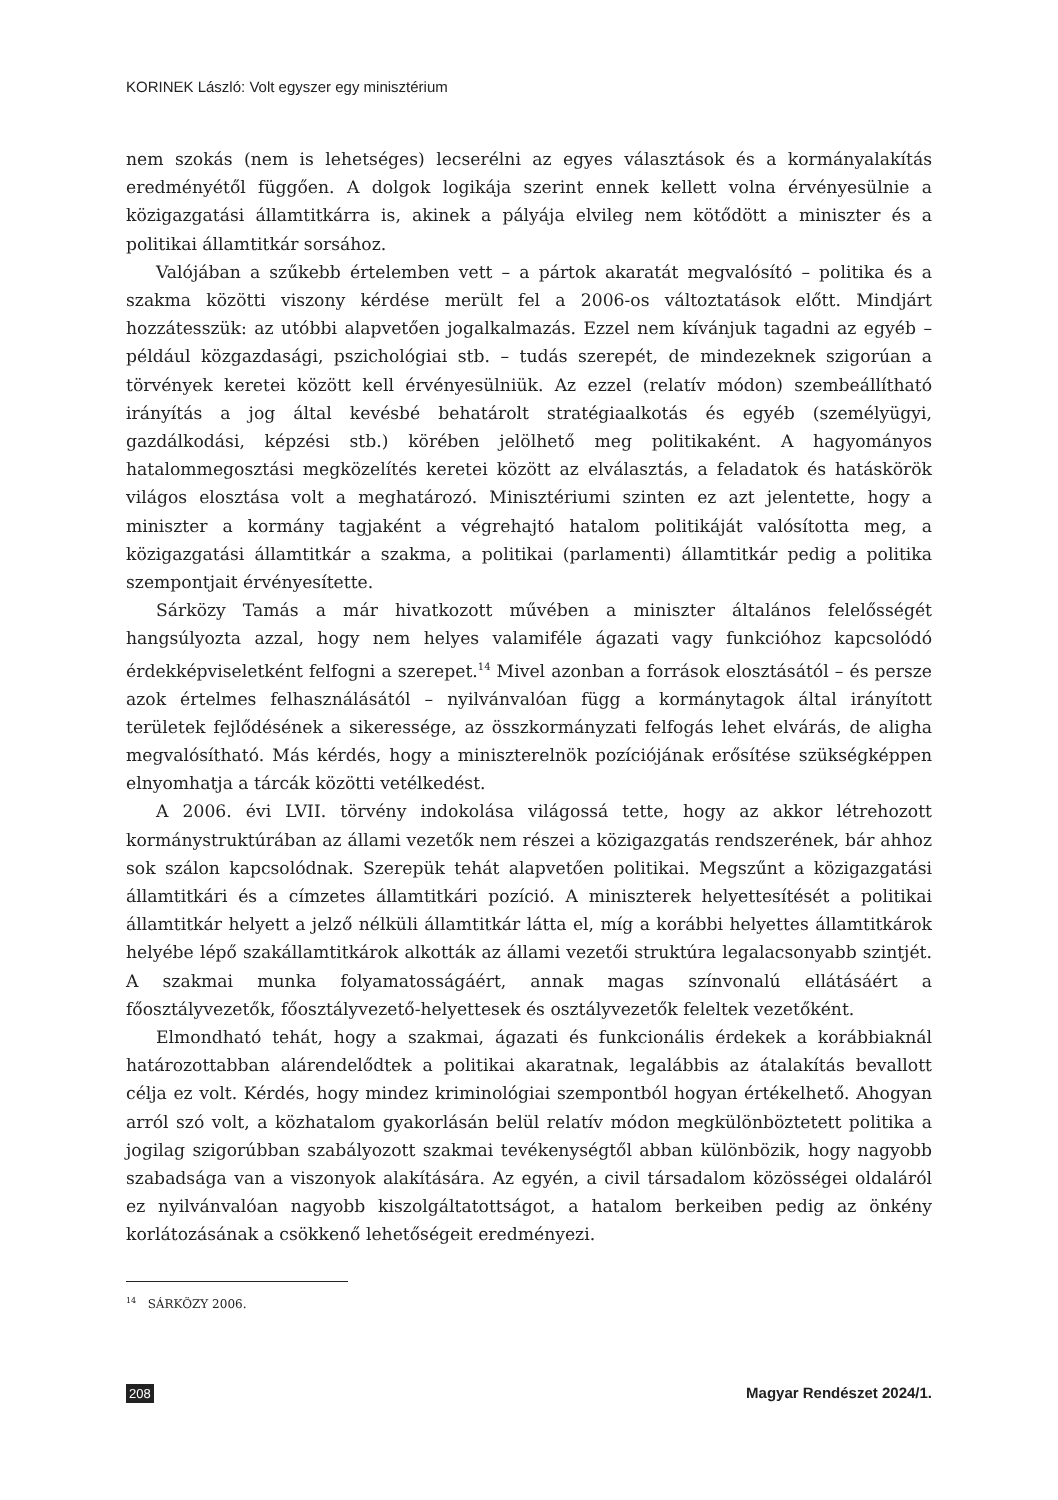KORINEK László: Volt egyszer egy minisztérium
nem szokás (nem is lehetséges) lecserélni az egyes választások és a kormányalakítás eredményétől függően. A dolgok logikája szerint ennek kellett volna érvényesülnie a közigazgatási államtitkárra is, akinek a pályája elvileg nem kötődött a miniszter és a politikai államtitkár sorsához.
Valójában a szűkebb értelemben vett – a pártok akaratát megvalósító – politika és a szakma közötti viszony kérdése merült fel a 2006-os változtatások előtt. Mindjárt hozzátesszük: az utóbbi alapvetően jogalkalmazás. Ezzel nem kívánjuk tagadni az egyéb – például közgazdasági, pszichológiai stb. – tudás szerepét, de mindezeknek szigorúan a törvények keretei között kell érvényesülniük. Az ezzel (relatív módon) szembeállítható irányítás a jog által kevésbé behatárolt stratégiaalkotás és egyéb (személyügyi, gazdálkodási, képzési stb.) körében jelölhető meg politikaként. A hagyományos hatalommegosztási megközelítés keretei között az elválasztás, a feladatok és hatáskörök világos elosztása volt a meghatározó. Minisztériumi szinten ez azt jelentette, hogy a miniszter a kormány tagjaként a végrehajtó hatalom politikáját valósította meg, a közigazgatási államtitkár a szakma, a politikai (parlamenti) államtitkár pedig a politika szempontjait érvényesítette.
Sárközy Tamás a már hivatkozott művében a miniszter általános felelősségét hangsúlyozta azzal, hogy nem helyes valamiféle ágazati vagy funkcióhoz kapcsolódó érdekképviseletként felfogni a szerepet.<sup>14</sup> Mivel azonban a források elosztásától – és persze azok értelmes felhasználásától – nyilvánvalóan függ a kormánytagok által irányított területek fejlődésének a sikeressége, az összkormányzati felfogás lehet elvárás, de aligha megvalósítható. Más kérdés, hogy a miniszterelnök pozíciójának erősítése szükségképpen elnyomhatja a tárcák közötti vetélkedést.
A 2006. évi LVII. törvény indokolása világossá tette, hogy az akkor létrehozott kormánystruktúrában az állami vezetők nem részei a közigazgatás rendszerének, bár ahhoz sok szálon kapcsolódnak. Szerepük tehát alapvetően politikai. Megszűnt a közigazgatási államtitkári és a címzetes államtitkári pozíció. A miniszterek helyettesítését a politikai államtitkár helyett a jelző nélküli államtitkár látta el, míg a korábbi helyettes államtitkárok helyébe lépő szakállamtitkárok alkották az állami vezetői struktúra legalacsonyabb szintjét. A szakmai munka folyamatosságáért, annak magas színvonalú ellátásáért a főosztályvezetők, főosztályvezető-helyettesek és osztályvezetők feleltek vezetőként.
Elmondható tehát, hogy a szakmai, ágazati és funkcionális érdekek a korábbiaknál határozottabban alárendelődtek a politikai akaratnak, legalábbis az átalakítás bevallott célja ez volt. Kérdés, hogy mindez kriminológiai szempontból hogyan értékelhető. Ahogyan arról szó volt, a közhatalom gyakorlásán belül relatív módon megkülönböztetett politika a jogilag szigorúbban szabályozott szakmai tevékenységtől abban különbözik, hogy nagyobb szabadsága van a viszonyok alakítására. Az egyén, a civil társadalom közösségei oldaláról ez nyilvánvalóan nagyobb kiszolgáltatottságot, a hatalom berkeiben pedig az önkény korlátozásának a csökkenő lehetőségeit eredményezi.
<sup>14</sup> SÁRKÖZY 2006.
208 Magyar Rendészet 2024/1.